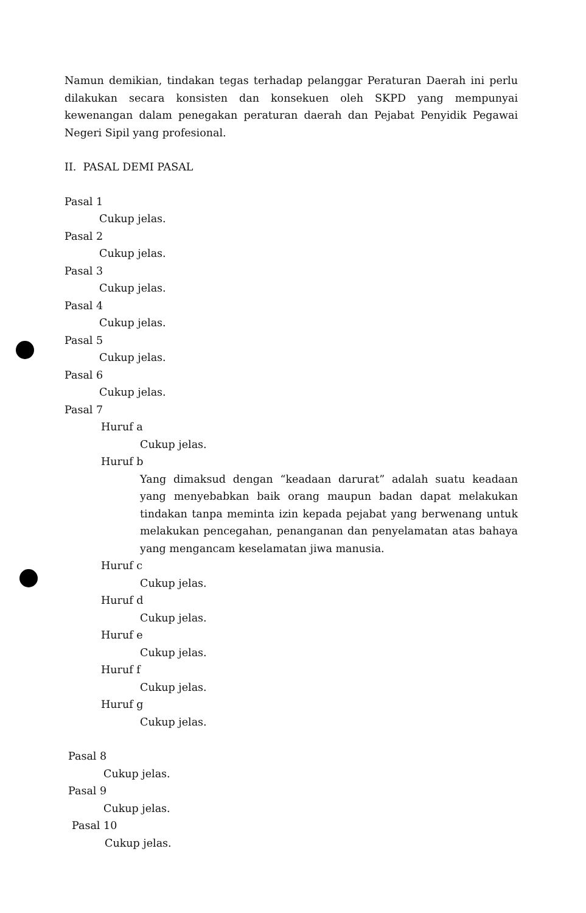Namun demikian, tindakan tegas terhadap pelanggar Peraturan Daerah ini perlu dilakukan secara konsisten dan konsekuen oleh SKPD yang mempunyai kewenangan dalam penegakan peraturan daerah dan Pejabat Penyidik Pegawai Negeri Sipil yang profesional.
II. PASAL DEMI PASAL
Pasal 1
Cukup jelas.
Pasal 2
Cukup jelas.
Pasal 3
Cukup jelas.
Pasal 4
Cukup jelas.
Pasal 5
Cukup jelas.
Pasal 6
Cukup jelas.
Pasal 7
Huruf a
Cukup jelas.
Huruf b
Yang dimaksud dengan “keadaan darurat” adalah suatu keadaan yang menyebabkan baik orang maupun badan dapat melakukan tindakan tanpa meminta izin kepada pejabat yang berwenang untuk melakukan pencegahan, penanganan dan penyelamatan atas bahaya yang mengancam keselamatan jiwa manusia.
Huruf c
Cukup jelas.
Huruf d
Cukup jelas.
Huruf e
Cukup jelas.
Huruf f
Cukup jelas.
Huruf g
Cukup jelas.
Pasal 8
Cukup jelas.
Pasal 9
Cukup jelas.
Pasal 10
Cukup jelas.